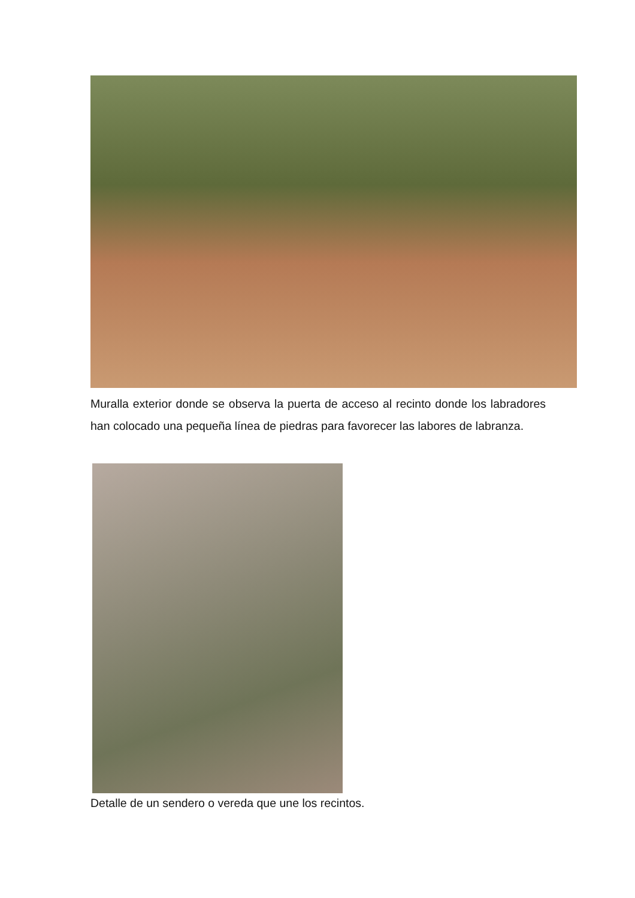Muralla exterior donde se observa la puerta de acceso al recinto donde los labradores han colocado una pequeña línea de piedras para favorecer las labores de labranza.
Detalle de un sendero o vereda que une los recintos.